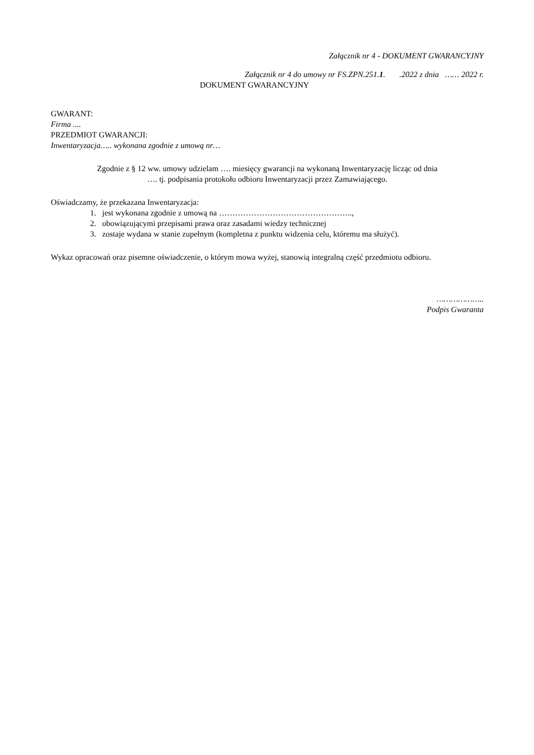Załącznik nr 4 - DOKUMENT GWARANCYJNY
Załącznik nr 4 do umowy nr FS.ZPN.251.1. .2022 z dnia …… 2022 r.
DOKUMENT GWARANCYJNY
GWARANT:
Firma ....
PRZEDMIOT GWARANCJI:
Inwentaryzacja….. wykonana zgodnie z umową nr…
Zgodnie z § 12 ww. umowy udzielam …. miesięcy gwarancji na wykonaną Inwentaryzację licząc od dnia
…. tj. podpisania protokołu odbioru Inwentaryzacji przez Zamawiającego.
Oświadczamy, że przekazana Inwentaryzacja:
1. jest wykonana zgodnie z umową na …………………………………………..,
2. obowiązującymi przepisami prawa oraz zasadami wiedzy technicznej
3. zostaje wydana w stanie zupełnym (kompletna z punktu widzenia celu, któremu ma służyć).
Wykaz opracowań oraz pisemne oświadczenie, o którym mowa wyżej, stanowią integralną część przedmiotu odbioru.
………………..
Podpis Gwaranta